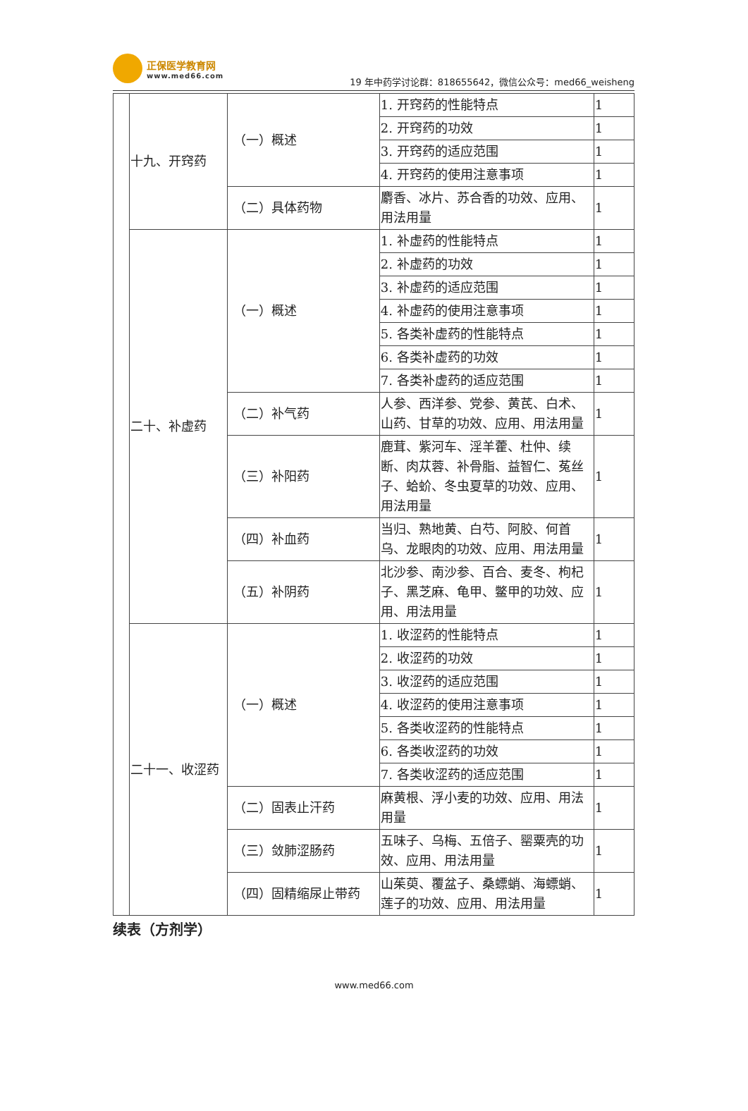正保医学教育网 www.med66.com
19 年中药学讨论群：818655642，微信公众号：med66_weisheng
| | 十九、开窍药 | （一）概述 | 1. 开窍药的性能特点 | 1 |
| | | | 2. 开窍药的功效 | 1 |
| | | | 3. 开窍药的适应范围 | 1 |
| | | | 4. 开窍药的使用注意事项 | 1 |
| | | （二）具体药物 | 麝香、冰片、苏合香的功效、应用、用法用量 | 1 |
| | 二十、补虚药 | （一）概述 | 1. 补虚药的性能特点 | 1 |
| | | | 2. 补虚药的功效 | 1 |
| | | | 3. 补虚药的适应范围 | 1 |
| | | | 4. 补虚药的使用注意事项 | 1 |
| | | | 5. 各类补虚药的性能特点 | 1 |
| | | | 6. 各类补虚药的功效 | 1 |
| | | | 7. 各类补虚药的适应范围 | 1 |
| | | （二）补气药 | 人参、西洋参、党参、黄芪、白术、山药、甘草的功效、应用、用法用量 | 1 |
| | | （三）补阳药 | 鹿茸、紫河车、淫羊藿、杜仲、续断、肉苁蓉、补骨脂、益智仁、菟丝子、蛤蚧、冬虫夏草的功效、应用、用法用量 | 1 |
| | | （四）补血药 | 当归、熟地黄、白芍、阿胶、何首乌、龙眼肉的功效、应用、用法用量 | 1 |
| | | （五）补阴药 | 北沙参、南沙参、百合、麦冬、枸杞子、黑芝麻、龟甲、鳖甲的功效、应用、用法用量 | 1 |
| | 二十一、收涩药 | （一）概述 | 1. 收涩药的性能特点 | 1 |
| | | | 2. 收涩药的功效 | 1 |
| | | | 3. 收涩药的适应范围 | 1 |
| | | | 4. 收涩药的使用注意事项 | 1 |
| | | | 5. 各类收涩药的性能特点 | 1 |
| | | | 6. 各类收涩药的功效 | 1 |
| | | | 7. 各类收涩药的适应范围 | 1 |
| | | （二）固表止汗药 | 麻黄根、浮小麦的功效、应用、用法用量 | 1 |
| | | （三）敛肺涩肠药 | 五味子、乌梅、五倍子、罂粟壳的功效、应用、用法用量 | 1 |
| | | （四）固精缩尿止带药 | 山茱萸、覆盆子、桑螵蛸、海螵蛸、莲子的功效、应用、用法用量 | 1 |
续表（方剂学）
www.med66.com